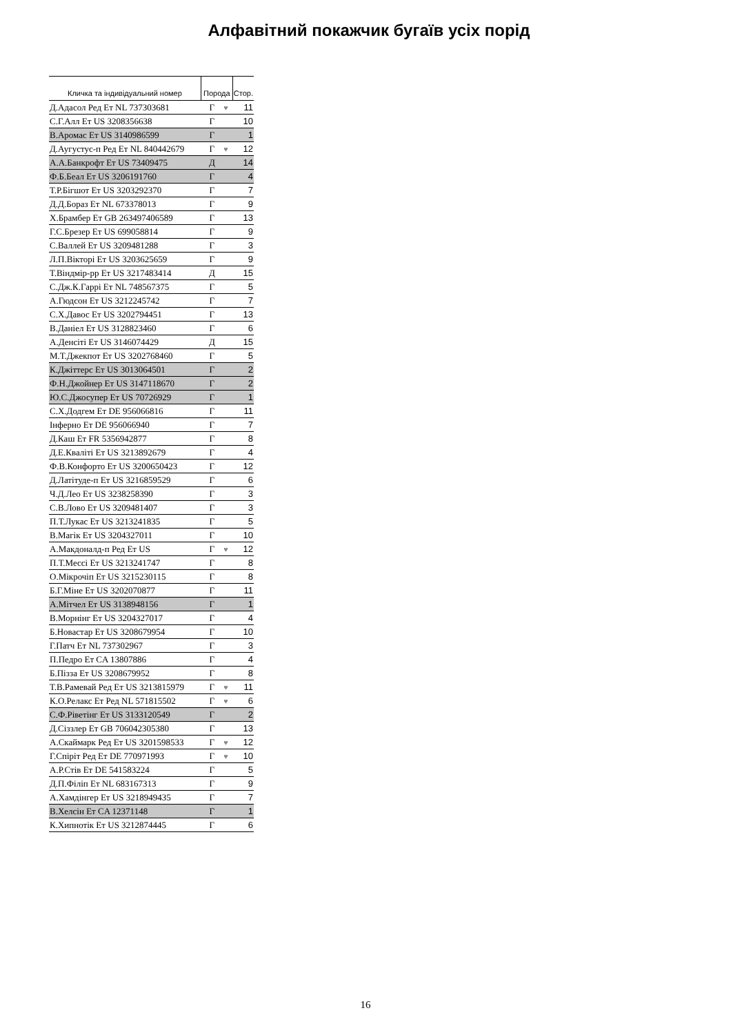Алфавітний покажчик бугаїв усіх порід
| Кличка та індивідуальний номер | Порода | | Стор. |
| --- | --- | --- | --- |
| Д.Адасол Ред Ет NL 737303681 | Г | ♥ | 11 |
| С.Г.Алл Ет US 3208356638 | Г | | 10 |
| В.Аромас Ет US 3140986599 | Г | | 1 |
| Д.Аугустус-п Ред Ет NL 840442679 | Г | ♥ | 12 |
| А.А.Банкрофт Ет US 73409475 | Д | | 14 |
| Ф.Б.Беал Ет US 3206191760 | Г | | 4 |
| Т.Р.Бігшот Ет US 3203292370 | Г | | 7 |
| Д.Д.Бораз Ет NL 673378013 | Г | | 9 |
| Х.Брамбер Ет GB 263497406589 | Г | | 13 |
| Г.С.Брезер Ет US 699058814 | Г | | 9 |
| С.Валлей Ет US 3209481288 | Г | | 3 |
| Л.П.Вікторі Ет US 3203625659 | Г | | 9 |
| Т.Віндмір-рр Ет US 3217483414 | Д | | 15 |
| С.Дж.К.Гаррі Ет NL 748567375 | Г | | 5 |
| А.Гюдсон Ет US 3212245742 | Г | | 7 |
| С.Х.Давос Ет US 3202794451 | Г | | 13 |
| В.Даніел Ет US 3128823460 | Г | | 6 |
| А.Денсіті Ет US 3146074429 | Д | | 15 |
| М.Т.Джекпот Ет US 3202768460 | Г | | 5 |
| К.Джіттерс Ет US 3013064501 | Г | | 2 |
| Ф.Н.Джойнер Ет US 3147118670 | Г | | 2 |
| Ю.С.Джосупер Ет US 70726929 | Г | | 1 |
| С.Х.Додгем Ет DE 956066816 | Г | | 11 |
| Інферно Ет DE 956066940 | Г | | 7 |
| Д.Каш Ет FR 5356942877 | Г | | 8 |
| Д.Е.Кваліті Ет US 3213892679 | Г | | 4 |
| Ф.В.Конфорто Ет US 3200650423 | Г | | 12 |
| Д.Латітуде-п Ет US 3216859529 | Г | | 6 |
| Ч.Д.Лео Ет US 3238258390 | Г | | 3 |
| С.В.Лово Ет US 3209481407 | Г | | 3 |
| П.Т.Лукас Ет US 3213241835 | Г | | 5 |
| В.Магік Ет US 3204327011 | Г | | 10 |
| А.Макдоналд-п Ред Ет US | Г | ♥ | 12 |
| П.Т.Мессі Ет US 3213241747 | Г | | 8 |
| О.Мікрочіп Ет US 3215230115 | Г | | 8 |
| Б.Г.Міне Ет US 3202070877 | Г | | 11 |
| А.Мітчел Ет US 3138948156 | Г | | 1 |
| В.Морнінг Ет US 3204327017 | Г | | 4 |
| Б.Новастар Ет US 3208679954 | Г | | 10 |
| Г.Патч Ет NL 737302967 | Г | | 3 |
| П.Педро Ет CA 13807886 | Г | | 4 |
| Б.Пізза Ет US 3208679952 | Г | | 8 |
| Т.В.Рамевай Ред Ет US 3213815979 | Г | ♥ | 11 |
| К.О.Релакс Ет Ред NL 571815502 | Г | ♥ | 6 |
| С.Ф.Ріветінг Ет US 3133120549 | Г | | 2 |
| Д.Сіззлер Ет GB 706042305380 | Г | | 13 |
| А.Скаймарк Ред Ет US 3201598533 | Г | ♥ | 12 |
| Г.Спіріт Ред Ет DE 770971993 | Г | ♥ | 10 |
| А.Р.Стів Ет DE 541583224 | Г | | 5 |
| Д.П.Філіп Ет NL 683167313 | Г | | 9 |
| А.Хамдінгер Ет US 3218949435 | Г | | 7 |
| В.Хелсін Ет CA 12371148 | Г | | 1 |
| К.Хипнотік Ет US 3212874445 | Г | | 6 |
16